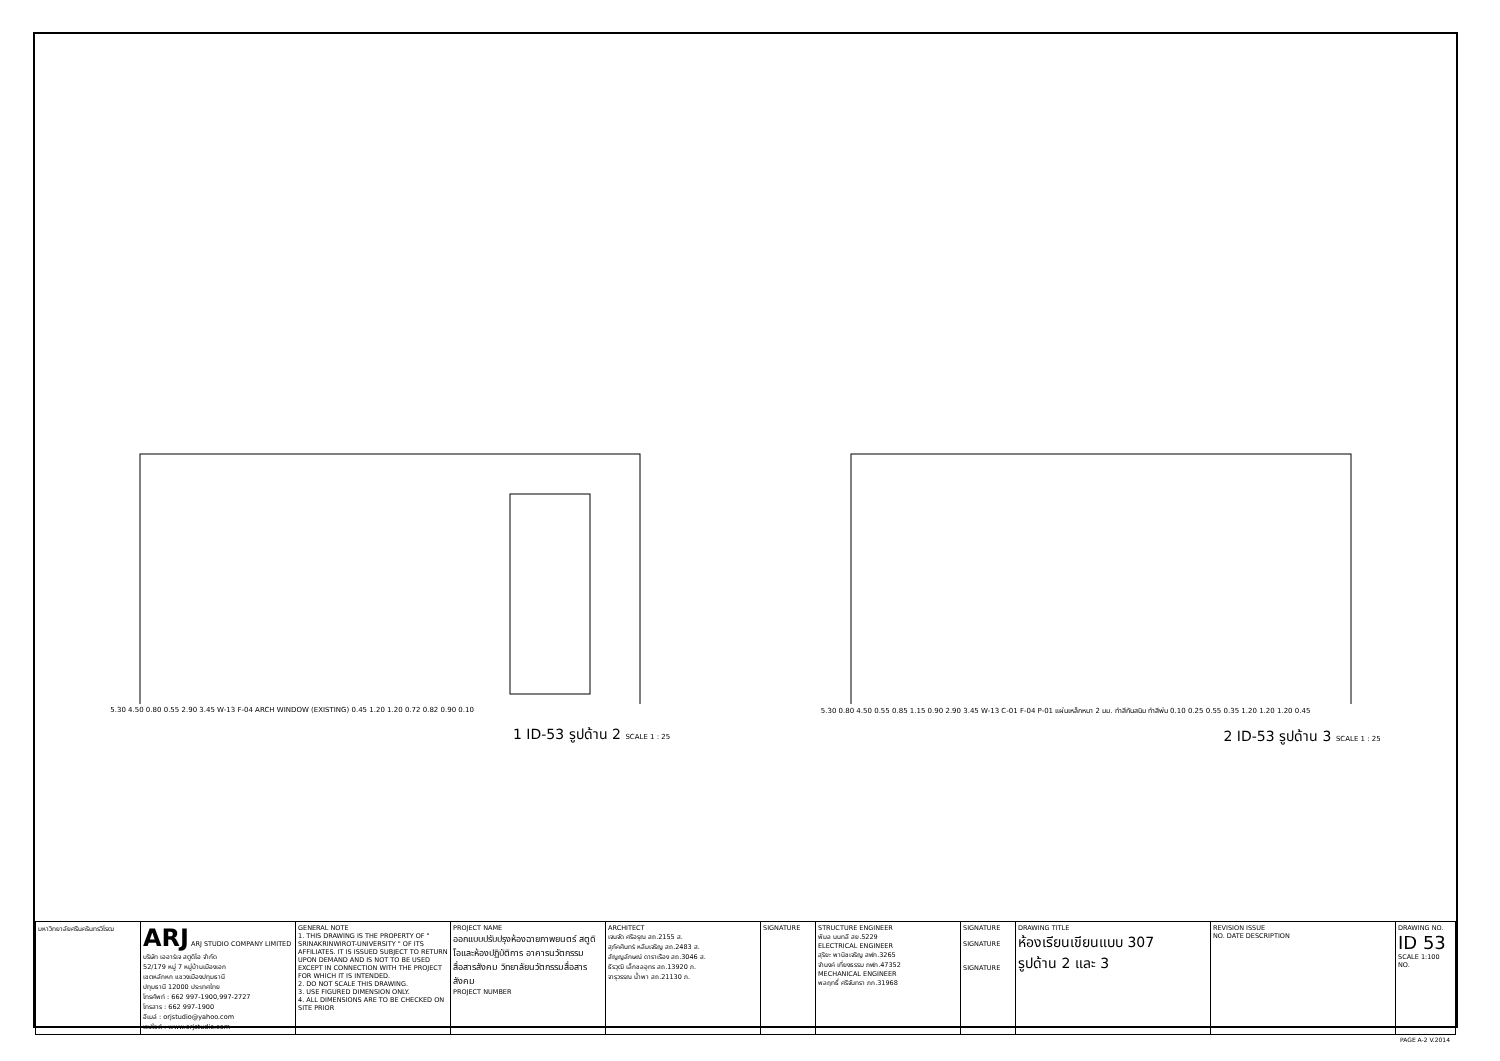5.30 4.50 0.80 0.55 2.90 3.45 W-13 F-04 ARCH WINDOW (EXISTING) 0.45 1.20 1.20 0.72 0.82 0.90 0.10
1 ID-53 รูปด้าน 2 SCALE 1 : 25
5.30 0.80 4.50 0.55 0.85 1.15 0.90 2.90 3.45 W-13 C-01 F-04 P-01 แผ่นเหล็กหนา 2 มม. ทำสีกันสนิม ทำสีพ่น 0.10 0.25 0.55 0.35 1.20 1.20 1.20 0.45
2 ID-53 รูปด้าน 3 SCALE 1 : 25
| มหาวิทยาลัยศรีนครินทรวิโรฒ | ARJ ARJ STUDIO COMPANY LIMITED บริษัท เออาร์เจ สตูดิโอ จำกัด 52/179 หมู่ 7 หมู่บ้านเมืองเอก เขตหลักหก แขวงเมืองปทุมธานี ปทุมธานี 12000 ประเทศไทย โทรศัพท์ : 662 997-1900,997-2727 โทรสาร : 662 997-1900 อีเมล์ : orjstudio@yahoo.com เวปไซต์ : www.orjstudio.com | GENERAL NOTE 1. THIS DRAWING IS THE PROPERTY OF " SRINAKRINWIROT-UNIVERSITY " OF ITS AFFILIATES. IT IS ISSUED SUBJECT TO RETURN UPON DEMAND AND IS NOT TO BE USED EXCEPT IN CONNECTION WITH THE PROJECT FOR WHICH IT IS INTENDED. 2. DO NOT SCALE THIS DRAWING. 3. USE FIGURED DIMENSION ONLY. 4. ALL DIMENSIONS ARE TO BE CHECKED ON SITE PRIOR | PROJECT NAME ออกแบบปรับปรุงห้องฉายภาพยนตร์ สตูดิโอและห้องปฏิบัติการ อาคารนวัตกรรมสื่อสารสังคม วิทยาลัยนวัตกรรมสื่อสารสังคม PROJECT NUMBER | ARCHITECT เจนจัด ศรีอรุณ สถ.2155 ส. สุภัคศินทร์ หลีมเจริญ สถ.2483 ส. สัญญลักษณ์ ดาราเรือง สถ.3046 ส. ธีรวุฒิ เล็กชลอุทร สถ.13920 ภ. จารุวรรณ น้ำพา สถ.21130 ภ. | SIGNATURE | STRUCTURE ENGINEER พิมล นนทลี สย.5229 ELECTRICAL ENGINEER สุริยะ พานิชเจริญ สฟก.3265 จำนงค์ เที่ยงธรรม ภฟก.47352 MECHANICAL ENGINEER พลฤทธิ์ ศรีจันทรา ภก.31968 | SIGNATURE SIGNATURE SIGNATURE | DRAWING TITLE ห้องเรียนเขียนแบบ 307 รูปด้าน 2 และ 3 | REVISION ISSUE NO. DATE DESCRIPTION | DRAWING NO. ID 53 SCALE 1:100 NO. |
PAGE A-2 V.2014